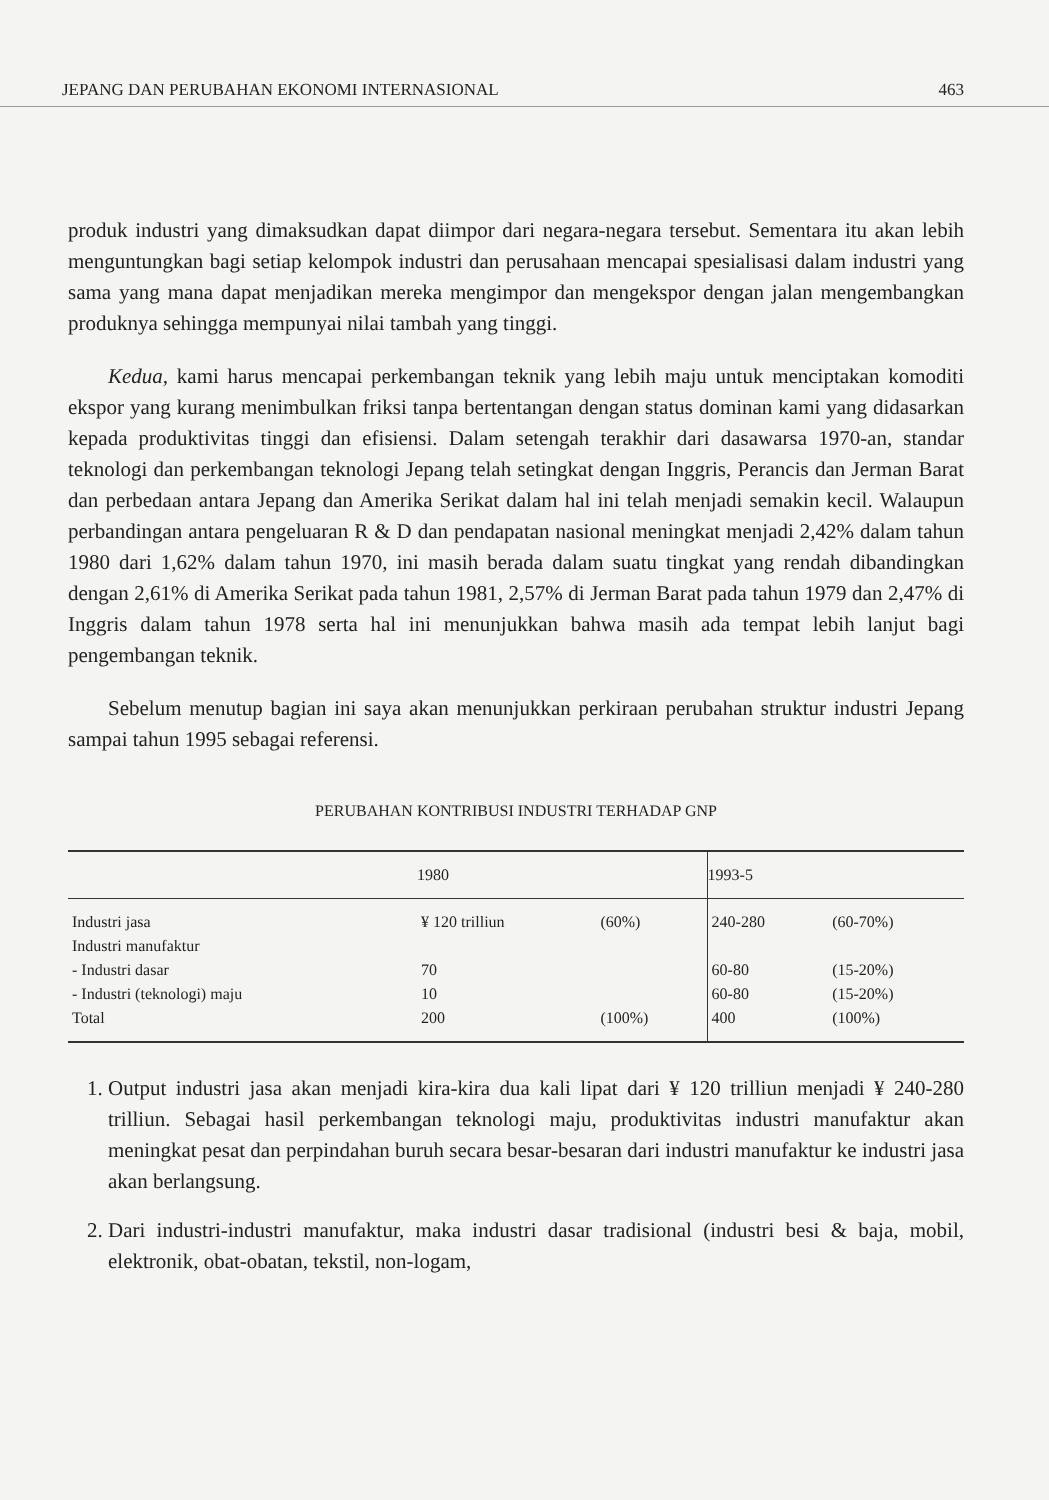JEPANG DAN PERUBAHAN EKONOMI INTERNASIONAL 463
produk industri yang dimaksudkan dapat diimpor dari negara-negara tersebut. Sementara itu akan lebih menguntungkan bagi setiap kelompok industri dan perusahaan mencapai spesialisasi dalam industri yang sama yang mana dapat menjadikan mereka mengimpor dan mengekspor dengan jalan mengembangkan produknya sehingga mempunyai nilai tambah yang tinggi.
Kedua, kami harus mencapai perkembangan teknik yang lebih maju untuk menciptakan komoditi ekspor yang kurang menimbulkan friksi tanpa bertentangan dengan status dominan kami yang didasarkan kepada produktivitas tinggi dan efisiensi. Dalam setengah terakhir dari dasawarsa 1970-an, standar teknologi dan perkembangan teknologi Jepang telah setingkat dengan Inggris, Perancis dan Jerman Barat dan perbedaan antara Jepang dan Amerika Serikat dalam hal ini telah menjadi semakin kecil. Walaupun perbandingan antara pengeluaran R & D dan pendapatan nasional meningkat menjadi 2,42% dalam tahun 1980 dari 1,62% dalam tahun 1970, ini masih berada dalam suatu tingkat yang rendah dibandingkan dengan 2,61% di Amerika Serikat pada tahun 1981, 2,57% di Jerman Barat pada tahun 1979 dan 2,47% di Inggris dalam tahun 1978 serta hal ini menunjukkan bahwa masih ada tempat lebih lanjut bagi pengembangan teknik.
Sebelum menutup bagian ini saya akan menunjukkan perkiraan perubahan struktur industri Jepang sampai tahun 1995 sebagai referensi.
PERUBAHAN KONTRIBUSI INDUSTRI TERHADAP GNP
| | 1980 | | 1993-5 | |
| --- | --- | --- | --- | --- |
| Industri jasa | ¥ 120 trilliun | (60%) | 240-280 | (60-70%) |
| Industri manufaktur | | | | |
| - Industri dasar | 70 | | 60-80 | (15-20%) |
| - Industri (teknologi) maju | 10 | | 60-80 | (15-20%) |
| Total | 200 | (100%) | 400 | (100%) |
1. Output industri jasa akan menjadi kira-kira dua kali lipat dari ¥ 120 trilliun menjadi ¥ 240-280 trilliun. Sebagai hasil perkembangan teknologi maju, produktivitas industri manufaktur akan meningkat pesat dan perpindahan buruh secara besar-besaran dari industri manufaktur ke industri jasa akan berlangsung.
2. Dari industri-industri manufaktur, maka industri dasar tradisional (industri besi & baja, mobil, elektronik, obat-obatan, tekstil, non-logam,